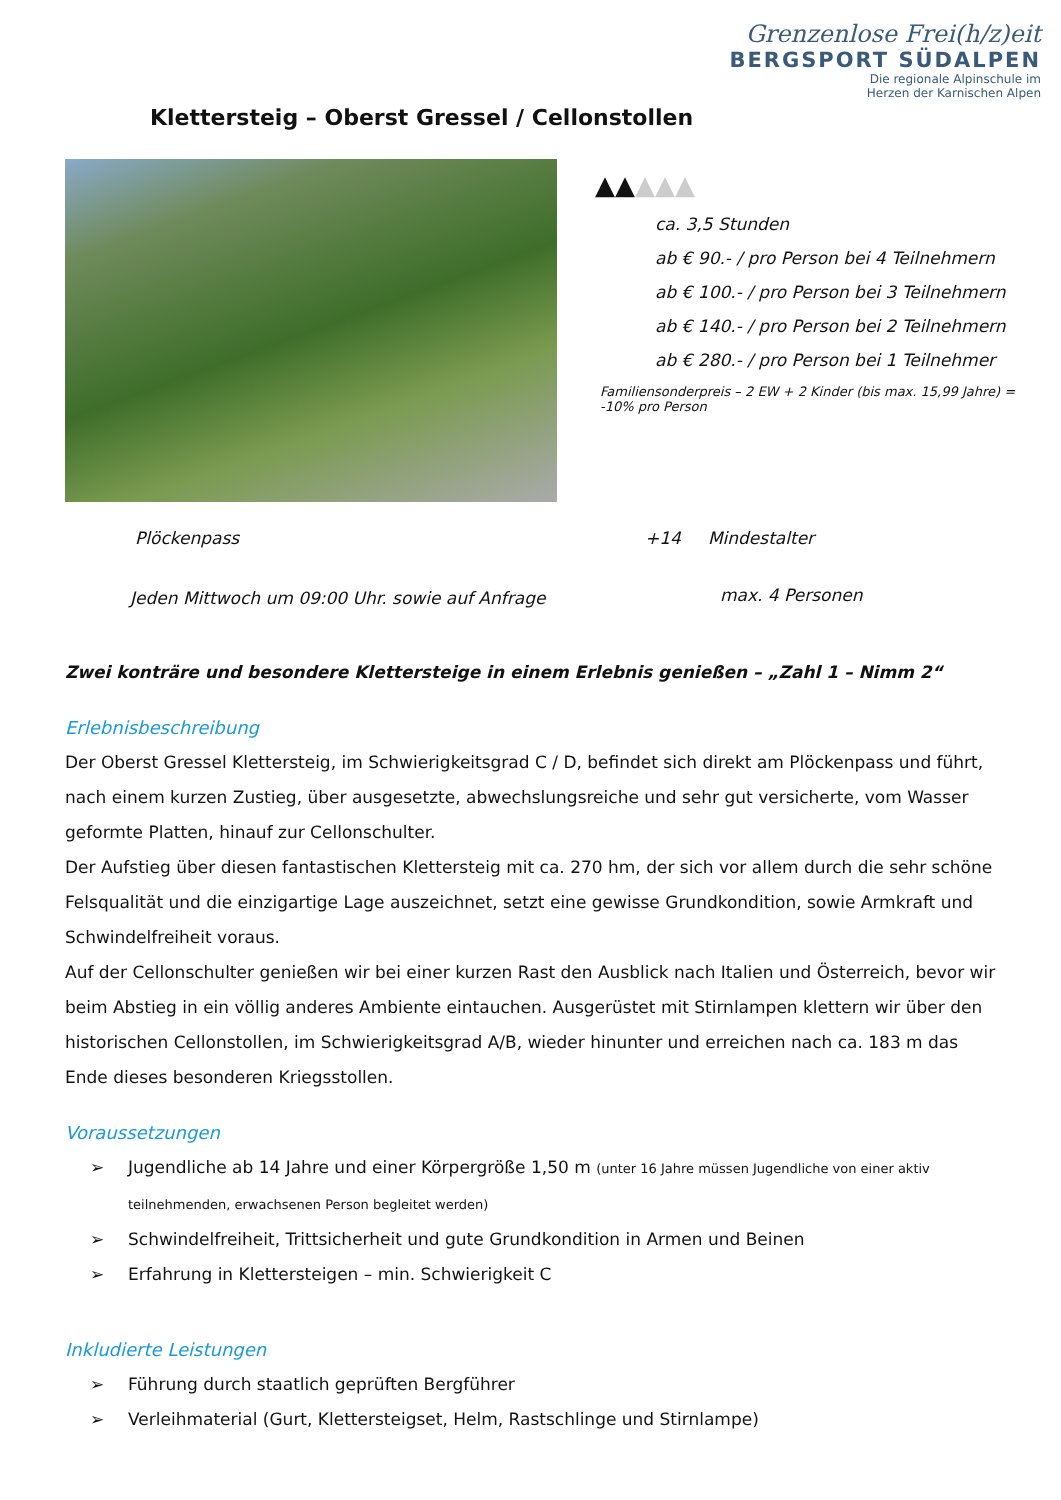Grenzenlose Frei(h/z)eit
BERGSPORT SÜDALPEN
Die regionale Alpinschule im
Herzen der Karnischen Alpen
Klettersteig – Oberst Gressel / Cellonstollen
▲▲▲▲▲
ca. 3,5 Stunden
ab € 90.- / pro Person bei 4 Teilnehmern
ab € 100.- / pro Person bei 3 Teilnehmern
ab € 140.- / pro Person bei 2 Teilnehmern
ab € 280.- / pro Person bei 1 Teilnehmer
Familiensonderpreis – 2 EW + 2 Kinder (bis max. 15,99 Jahre) = -10% pro Person
Plöckenpass +14 Mindestalter
Jeden Mittwoch um 09:00 Uhr. sowie auf Anfrage
max. 4 Personen
Zwei konträre und besondere Klettersteige in einem Erlebnis genießen – „Zahl 1 – Nimm 2“
Erlebnisbeschreibung
Der Oberst Gressel Klettersteig, im Schwierigkeitsgrad C / D, befindet sich direkt am Plöckenpass und führt, nach einem kurzen Zustieg, über ausgesetzte, abwechslungsreiche und sehr gut versicherte, vom Wasser geformte Platten, hinauf zur Cellonschulter.
Der Aufstieg über diesen fantastischen Klettersteig mit ca. 270 hm, der sich vor allem durch die sehr schöne Felsqualität und die einzigartige Lage auszeichnet, setzt eine gewisse Grundkondition, sowie Armkraft und Schwindelfreiheit voraus.
Auf der Cellonschulter genießen wir bei einer kurzen Rast den Ausblick nach Italien und Österreich, bevor wir beim Abstieg in ein völlig anderes Ambiente eintauchen. Ausgerüstet mit Stirnlampen klettern wir über den historischen Cellonstollen, im Schwierigkeitsgrad A/B, wieder hinunter und erreichen nach ca. 183 m das Ende dieses besonderen Kriegsstollen.
Voraussetzungen
➢ Jugendliche ab 14 Jahre und einer Körpergröße 1,50 m (unter 16 Jahre müssen Jugendliche von einer aktiv teilnehmenden, erwachsenen Person begleitet werden)
➢ Schwindelfreiheit, Trittsicherheit und gute Grundkondition in Armen und Beinen
➢ Erfahrung in Klettersteigen – min. Schwierigkeit C
Inkludierte Leistungen
➢ Führung durch staatlich geprüften Bergführer
➢ Verleihmaterial (Gurt, Klettersteigset, Helm, Rastschlinge und Stirnlampe)